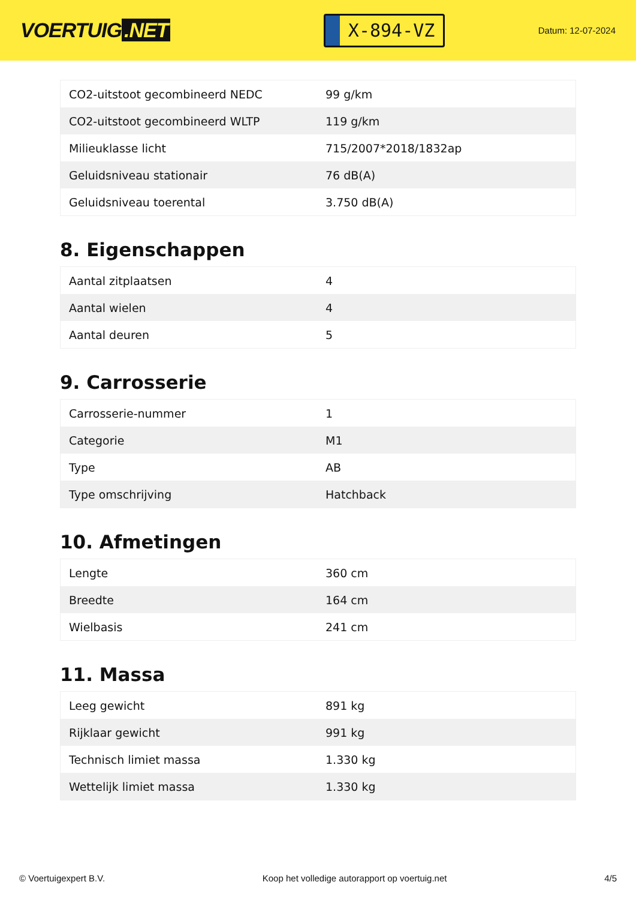VOERTUIG.NET
X-894-VZ
Datum: 12-07-2024
| CO2-uitstoot gecombineerd NEDC | 99 g/km |
| CO2-uitstoot gecombineerd WLTP | 119 g/km |
| Milieuklasse licht | 715/2007*2018/1832ap |
| Geluidsniveau stationair | 76 dB(A) |
| Geluidsniveau toerental | 3.750 dB(A) |
8. Eigenschappen
| Aantal zitplaatsen | 4 |
| Aantal wielen | 4 |
| Aantal deuren | 5 |
9. Carrosserie
| Carrosserie-nummer | 1 |
| Categorie | M1 |
| Type | AB |
| Type omschrijving | Hatchback |
10. Afmetingen
| Lengte | 360 cm |
| Breedte | 164 cm |
| Wielbasis | 241 cm |
11. Massa
| Leeg gewicht | 891 kg |
| Rijklaar gewicht | 991 kg |
| Technisch limiet massa | 1.330 kg |
| Wettelijk limiet massa | 1.330 kg |
© Voertuigexpert B.V. Koop het volledige autorapport op voertuig.net 4/5